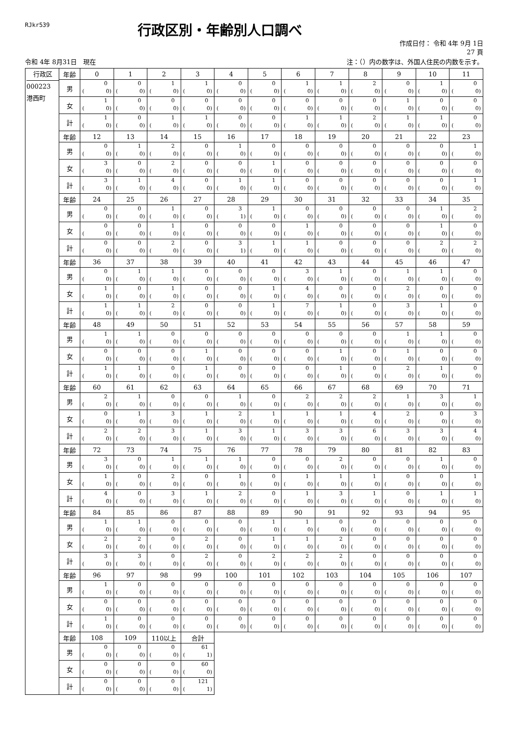RJkr539
行政区別・年齢別人口調べ
作成日付： 令和 4年 9月 1日
27 頁
令和 4年 8月31日　現在 注：（）内の数字は、外国人住民の内数を示す。
| 行政区 000223 港西町 | 年齢 | 0 | 1 | 2 | 3 | 4 | 5 | 6 | 7 | 8 | 9 | 10 | 11 |
| | 男 | 0 ( 0) | 0 ( 0) | 1 ( 0) | 1 ( 0) | 0 ( 0) | 0 ( 0) | 1 ( 0) | 1 ( 0) | 2 ( 0) | 0 ( 0) | 1 ( 0) | 0 ( 0) |
| | 女 | 1 ( 0) | 0 ( 0) | 0 ( 0) | 0 ( 0) | 0 ( 0) | 0 ( 0) | 0 ( 0) | 0 ( 0) | 0 ( 0) | 1 ( 0) | 0 ( 0) | 0 ( 0) |
| | 計 | 1 ( 0) | 0 ( 0) | 1 ( 0) | 1 ( 0) | 0 ( 0) | 0 ( 0) | 1 ( 0) | 1 ( 0) | 2 ( 0) | 1 ( 0) | 1 ( 0) | 0 ( 0) |
| | 年齢 | 12 | 13 | 14 | 15 | 16 | 17 | 18 | 19 | 20 | 21 | 22 | 23 |
| | 男 | 0 ( 0) | 1 ( 0) | 2 ( 0) | 0 ( 0) | 1 ( 0) | 0 ( 0) | 0 ( 0) | 0 ( 0) | 0 ( 0) | 0 ( 0) | 0 ( 0) | 1 ( 0) |
| | 女 | 3 ( 0) | 0 ( 0) | 2 ( 0) | 0 ( 0) | 0 ( 0) | 1 ( 0) | 0 ( 0) | 0 ( 0) | 0 ( 0) | 0 ( 0) | 0 ( 0) | 0 ( 0) |
| | 計 | 3 ( 0) | 1 ( 0) | 4 ( 0) | 0 ( 0) | 1 ( 0) | 1 ( 0) | 0 ( 0) | 0 ( 0) | 0 ( 0) | 0 ( 0) | 0 ( 0) | 1 ( 0) |
| | 年齢 | 24 | 25 | 26 | 27 | 28 | 29 | 30 | 31 | 32 | 33 | 34 | 35 |
| | 男 | 0 ( 0) | 0 ( 0) | 1 ( 0) | 0 ( 0) | 3 ( 1) | 1 ( 0) | 0 ( 0) | 0 ( 0) | 0 ( 0) | 0 ( 0) | 1 ( 0) | 2 ( 0) |
| | 女 | 0 ( 0) | 0 ( 0) | 1 ( 0) | 0 ( 0) | 0 ( 0) | 0 ( 0) | 1 ( 0) | 0 ( 0) | 0 ( 0) | 0 ( 0) | 1 ( 0) | 0 ( 0) |
| | 計 | 0 ( 0) | 0 ( 0) | 2 ( 0) | 0 ( 0) | 3 ( 1) | 1 ( 0) | 1 ( 0) | 0 ( 0) | 0 ( 0) | 0 ( 0) | 2 ( 0) | 2 ( 0) |
| | 年齢 | 36 | 37 | 38 | 39 | 40 | 41 | 42 | 43 | 44 | 45 | 46 | 47 |
| | 男 | 0 ( 0) | 1 ( 0) | 1 ( 0) | 0 ( 0) | 0 ( 0) | 0 ( 0) | 3 ( 0) | 1 ( 0) | 0 ( 0) | 1 ( 0) | 1 ( 0) | 0 ( 0) |
| | 女 | 1 ( 0) | 0 ( 0) | 1 ( 0) | 0 ( 0) | 0 ( 0) | 1 ( 0) | 4 ( 0) | 0 ( 0) | 0 ( 0) | 2 ( 0) | 0 ( 0) | 0 ( 0) |
| | 計 | 1 ( 0) | 1 ( 0) | 2 ( 0) | 0 ( 0) | 0 ( 0) | 1 ( 0) | 7 ( 0) | 1 ( 0) | 0 ( 0) | 3 ( 0) | 1 ( 0) | 0 ( 0) |
| | 年齢 | 48 | 49 | 50 | 51 | 52 | 53 | 54 | 55 | 56 | 57 | 58 | 59 |
| | 男 | 1 ( 0) | 1 ( 0) | 0 ( 0) | 0 ( 0) | 0 ( 0) | 0 ( 0) | 0 ( 0) | 0 ( 0) | 0 ( 0) | 1 ( 0) | 1 ( 0) | 0 ( 0) |
| | 女 | 0 ( 0) | 0 ( 0) | 0 ( 0) | 1 ( 0) | 0 ( 0) | 0 ( 0) | 0 ( 0) | 1 ( 0) | 0 ( 0) | 1 ( 0) | 0 ( 0) | 0 ( 0) |
| | 計 | 1 ( 0) | 1 ( 0) | 0 ( 0) | 1 ( 0) | 0 ( 0) | 0 ( 0) | 0 ( 0) | 1 ( 0) | 0 ( 0) | 2 ( 0) | 1 ( 0) | 0 ( 0) |
| | 年齢 | 60 | 61 | 62 | 63 | 64 | 65 | 66 | 67 | 68 | 69 | 70 | 71 |
| | 男 | 2 ( 0) | 1 ( 0) | 0 ( 0) | 0 ( 0) | 1 ( 0) | 0 ( 0) | 2 ( 0) | 2 ( 0) | 2 ( 0) | 1 ( 0) | 3 ( 0) | 1 ( 0) |
| | 女 | 0 ( 0) | 1 ( 0) | 3 ( 0) | 1 ( 0) | 2 ( 0) | 1 ( 0) | 1 ( 0) | 1 ( 0) | 4 ( 0) | 2 ( 0) | 0 ( 0) | 3 ( 0) |
| | 計 | 2 ( 0) | 2 ( 0) | 3 ( 0) | 1 ( 0) | 3 ( 0) | 1 ( 0) | 3 ( 0) | 3 ( 0) | 6 ( 0) | 3 ( 0) | 3 ( 0) | 4 ( 0) |
| | 年齢 | 72 | 73 | 74 | 75 | 76 | 77 | 78 | 79 | 80 | 81 | 82 | 83 |
| | 男 | 3 ( 0) | 0 ( 0) | 1 ( 0) | 1 ( 0) | 1 ( 0) | 0 ( 0) | 0 ( 0) | 2 ( 0) | 0 ( 0) | 0 ( 0) | 1 ( 0) | 0 ( 0) |
| | 女 | 1 ( 0) | 0 ( 0) | 2 ( 0) | 0 ( 0) | 1 ( 0) | 0 ( 0) | 1 ( 0) | 1 ( 0) | 1 ( 0) | 0 ( 0) | 0 ( 0) | 1 ( 0) |
| | 計 | 4 ( 0) | 0 ( 0) | 3 ( 0) | 1 ( 0) | 2 ( 0) | 0 ( 0) | 1 ( 0) | 3 ( 0) | 1 ( 0) | 0 ( 0) | 1 ( 0) | 1 ( 0) |
| | 年齢 | 84 | 85 | 86 | 87 | 88 | 89 | 90 | 91 | 92 | 93 | 94 | 95 |
| | 男 | 1 ( 0) | 1 ( 0) | 0 ( 0) | 0 ( 0) | 0 ( 0) | 1 ( 0) | 1 ( 0) | 0 ( 0) | 0 ( 0) | 0 ( 0) | 0 ( 0) | 0 ( 0) |
| | 女 | 2 ( 0) | 2 ( 0) | 0 ( 0) | 2 ( 0) | 0 ( 0) | 1 ( 0) | 1 ( 0) | 2 ( 0) | 0 ( 0) | 0 ( 0) | 0 ( 0) | 0 ( 0) |
| | 計 | 3 ( 0) | 3 ( 0) | 0 ( 0) | 2 ( 0) | 0 ( 0) | 2 ( 0) | 2 ( 0) | 2 ( 0) | 0 ( 0) | 0 ( 0) | 0 ( 0) | 0 ( 0) |
| | 年齢 | 96 | 97 | 98 | 99 | 100 | 101 | 102 | 103 | 104 | 105 | 106 | 107 |
| | 男 | 1 ( 0) | 0 ( 0) | 0 ( 0) | 0 ( 0) | 0 ( 0) | 0 ( 0) | 0 ( 0) | 0 ( 0) | 0 ( 0) | 0 ( 0) | 0 ( 0) | 0 ( 0) |
| | 女 | 0 ( 0) | 0 ( 0) | 0 ( 0) | 0 ( 0) | 0 ( 0) | 0 ( 0) | 0 ( 0) | 0 ( 0) | 0 ( 0) | 0 ( 0) | 0 ( 0) | 0 ( 0) |
| | 計 | 1 ( 0) | 0 ( 0) | 0 ( 0) | 0 ( 0) | 0 ( 0) | 0 ( 0) | 0 ( 0) | 0 ( 0) | 0 ( 0) | 0 ( 0) | 0 ( 0) | 0 ( 0) |
| | 年齢 | 108 | 109 | 110以上 | 合計 | | | | | | | | |
| | 男 | 0 ( 0) | 0 ( 0) | 0 ( 0) | 61 ( 1) | | | | | | | | |
| | 女 | 0 ( 0) | 0 ( 0) | 0 ( 0) | 60 ( 0) | | | | | | | | |
| | 計 | 0 ( 0) | 0 ( 0) | 0 ( 0) | 121 ( 1) | | | | | | | | |